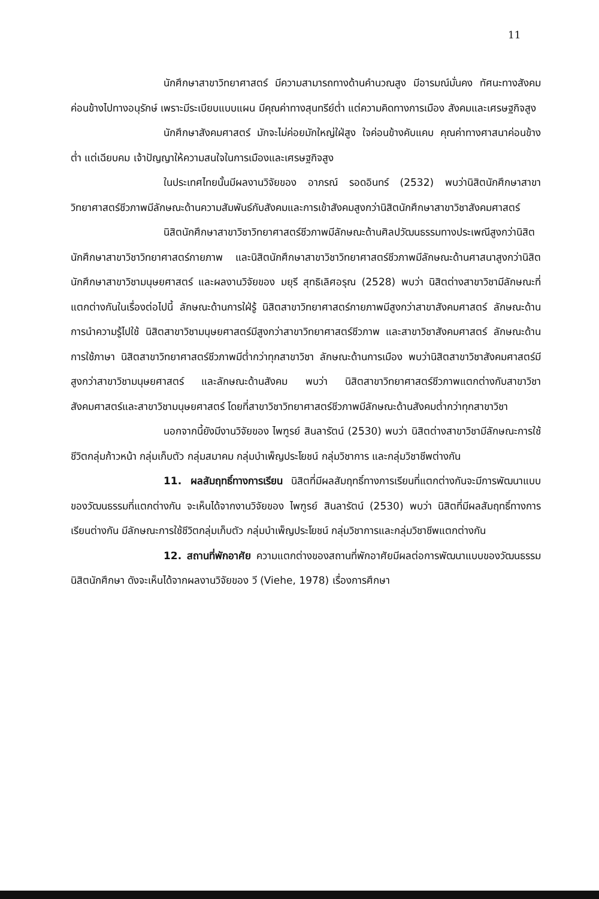11
นักศึกษาสาขาวิทยาศาสตร์ มีความสามารถทางด้านคำนวณสูง มีอารมณ์มั่นคง ทัศนะทางสังคมค่อนข้างไปทางอนุรักษ์ เพราะมีระเบียบแบบแผน มีคุณค่าทางสุนทรีย์ต่ำ แต่ความคิดทางการเมือง สังคมและเศรษฐกิจสูง
นักศึกษาสังคมศาสตร์ มักจะไม่ค่อยมักใหญ่ใฝ่สูง ใจค่อนข้างคับแคบ คุณค่าทางศาสนาค่อนข้างต่ำ แต่เฉียบคม เจ้าปัญญาให้ความสนใจในการเมืองและเศรษฐกิจสูง
ในประเทศไทยนั้นมีผลงานวิจัยของ อาภรณ์ รอดอินทร์ (2532) พบว่านิสิตนักศึกษาสาขาวิทยาศาสตร์ชีวภาพมีลักษณะด้านความสัมพันธ์กับสังคมและการเข้าสังคมสูงกว่านิสิตนักศึกษาสาขาวิชาสังคมศาสตร์
นิสิตนักศึกษาสาขาวิชาวิทยาศาสตร์ชีวภาพมีลักษณะด้านศิลปวัฒนธรรมทางประเพณีสูงกว่านิสิตนักศึกษาสาขาวิชาวิทยาศาสตร์กายภาพ และนิสิตนักศึกษาสาขาวิชาวิทยาศาสตร์ชีวภาพมีลักษณะด้านศาสนาสูงกว่านิสิตนักศึกษาสาขาวิชามนุษยศาสตร์ และผลงานวิจัยของ มยุรี สุทธิเลิศอรุณ (2528) พบว่า นิสิตต่างสาขาวิชามีลักษณะที่แตกต่างกันในเรื่องต่อไปนี้ ลักษณะด้านการใฝ่รู้ นิสิตสาขาวิทยาศาสตร์กายภาพมีสูงกว่าสาขาสังคมศาสตร์ ลักษณะด้านการนำความรู้ไปใช้ นิสิตสาขาวิชามนุษยศาสตร์มีสูงกว่าสาขาวิทยาศาสตร์ชีวภาพ และสาขาวิชาสังคมศาสตร์ ลักษณะด้านการใช้ภาษา นิสิตสาขาวิทยาศาสตร์ชีวภาพมีต่ำกว่าทุกสาขาวิชา ลักษณะด้านการเมือง พบว่านิสิตสาขาวิชาสังคมศาสตร์มีสูงกว่าสาขาวิชามนุษยศาสตร์ และลักษณะด้านสังคม พบว่า นิสิตสาขาวิทยาศาสตร์ชีวภาพแตกต่างกับสาขาวิชาสังคมศาสตร์และสาขาวิชามนุษยศาสตร์ โดยที่สาขาวิชาวิทยาศาสตร์ชีวภาพมีลักษณะด้านสังคมต่ำกว่าทุกสาขาวิชา
นอกจากนี้ยังมีงานวิจัยของ ไพฑูรย์ สินลารัตน์ (2530) พบว่า นิสิตต่างสาขาวิชามีลักษณะการใช้ชีวิตกลุ่มก้าวหน้า กลุ่มเก็บตัว กลุ่มสมาคม กลุ่มบำเพ็ญประโยชน์ กลุ่มวิชาการ และกลุ่มวิชาชีพต่างกัน
11. ผลสัมฤทธิ์ทางการเรียน นิสิตที่มีผลสัมฤทธิ์ทางการเรียนที่แตกต่างกันจะมีการพัฒนาแบบของวัฒนธรรมที่แตกต่างกัน จะเห็นได้จากงานวิจัยของ ไพฑูรย์ สินลารัตน์ (2530) พบว่า นิสิตที่มีผลสัมฤทธิ์ทางการเรียนต่างกัน มีลักษณะการใช้ชีวิตกลุ่มเก็บตัว กลุ่มบำเพ็ญประโยชน์ กลุ่มวิชาการและกลุ่มวิชาชีพแตกต่างกัน
12. สถานที่พักอาศัย ความแตกต่างของสถานที่พักอาศัยมีผลต่อการพัฒนาแบบของวัฒนธรรมนิสิตนักศึกษา ดังจะเห็นได้จากผลงานวิจัยของ วี (Viehe, 1978) เรื่องการศึกษา